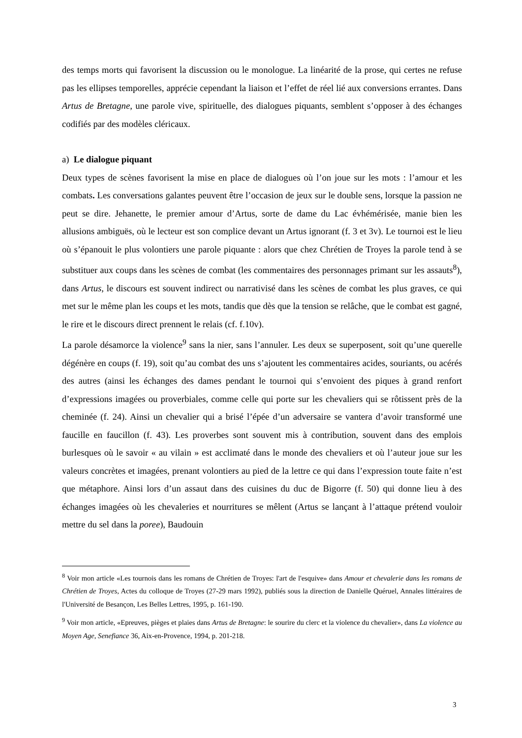des temps morts qui favorisent la discussion ou le monologue. La linéarité de la prose, qui certes ne refuse pas les ellipses temporelles, apprécie cependant la liaison et l’effet de réel lié aux conversions errantes. Dans Artus de Bretagne, une parole vive, spirituelle, des dialogues piquants, semblent s’opposer à des échanges codifiés par des modèles cléricaux.
a) Le dialogue piquant
Deux types de scènes favorisent la mise en place de dialogues où l’on joue sur les mots : l’amour et les combats. Les conversations galantes peuvent être l’occasion de jeux sur le double sens, lorsque la passion ne peut se dire. Jehanette, le premier amour d’Artus, sorte de dame du Lac évhémérisée, manie bien les allusions ambiguës, où le lecteur est son complice devant un Artus ignorant (f. 3 et 3v). Le tournoi est le lieu où s’épanouit le plus volontiers une parole piquante : alors que chez Chrétien de Troyes la parole tend à se substituer aux coups dans les scènes de combat (les commentaires des personnages primant sur les assauts<sup>8</sup>), dans Artus, le discours est souvent indirect ou narrativisé dans les scènes de combat les plus graves, ce qui met sur le même plan les coups et les mots, tandis que dès que la tension se relâche, que le combat est gagné, le rire et le discours direct prennent le relais (cf. f.10v).
La parole désamorce la violence<sup>9</sup> sans la nier, sans l’annuler. Les deux se superposent, soit qu’une querelle dégénère en coups (f. 19), soit qu’au combat des uns s’ajoutent les commentaires acides, souriants, ou acérés des autres (ainsi les échanges des dames pendant le tournoi qui s’envoient des piques à grand renfort d’expressions imagées ou proverbiales, comme celle qui porte sur les chevaliers qui se rôtissent près de la cheminée (f. 24). Ainsi un chevalier qui a brisé l’épée d’un adversaire se vantera d’avoir transformé une faucille en faucillon (f. 43). Les proverbes sont souvent mis à contribution, souvent dans des emplois burlesques où le savoir « au vilain » est acclimaté dans le monde des chevaliers et où l’auteur joue sur les valeurs concrètes et imagées, prenant volontiers au pied de la lettre ce qui dans l’expression toute faite n’est que métaphore. Ainsi lors d’un assaut dans des cuisines du duc de Bigorre (f. 50) qui donne lieu à des échanges imagées où les chevaleries et nourritures se mêlent (Artus se lançant à l’attaque prétend vouloir mettre du sel dans la poree), Baudouin
<sup>8</sup> Voir mon article «Les tournois dans les romans de Chrétien de Troyes: l'art de l'esquive» dans Amour et chevalerie dans les romans de Chrétien de Troyes, Actes du colloque de Troyes (27-29 mars 1992), publiés sous la direction de Danielle Quéruel, Annales littéraires de l'Université de Besançon, Les Belles Lettres, 1995, p. 161-190.
<sup>9</sup> Voir mon article, «Epreuves, pièges et plaies dans Artus de Bretagne: le sourire du clerc et la violence du chevalier», dans La violence au Moyen Age, Senefiance 36, Aix-en-Provence, 1994, p. 201-218.
3